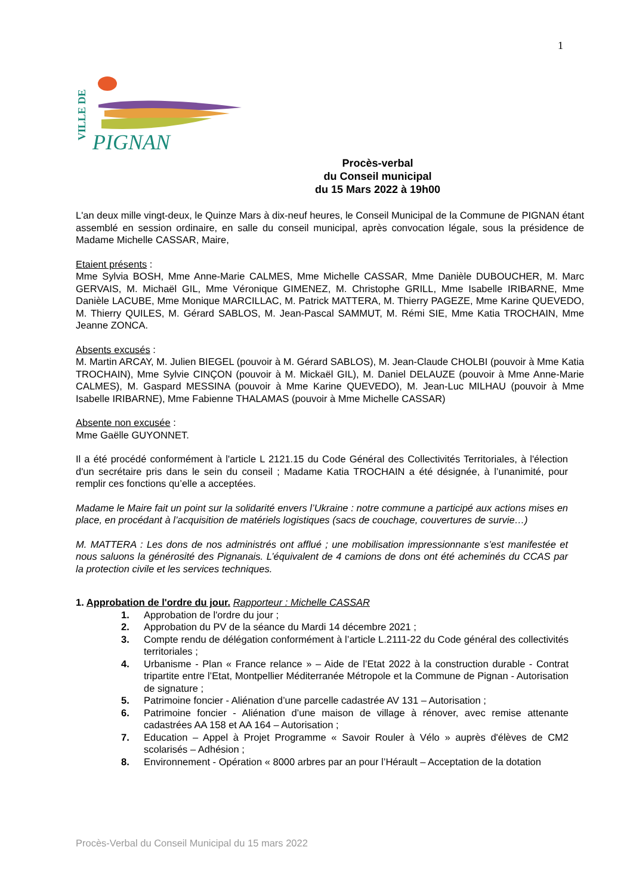1
VILLE DE
PIGNAN
Procès-verbal
du Conseil municipal
du 15 Mars 2022 à 19h00
L'an deux mille vingt-deux, le Quinze Mars à dix-neuf heures, le Conseil Municipal de la Commune de PIGNAN étant assemblé en session ordinaire, en salle du conseil municipal, après convocation légale, sous la présidence de Madame Michelle CASSAR, Maire,
Etaient présents :
Mme Sylvia BOSH, Mme Anne-Marie CALMES, Mme Michelle CASSAR, Mme Danièle DUBOUCHER, M. Marc GERVAIS, M. Michaël GIL, Mme Véronique GIMENEZ, M. Christophe GRILL, Mme Isabelle IRIBARNE, Mme Danièle LACUBE, Mme Monique MARCILLAC, M. Patrick MATTERA, M. Thierry PAGEZE, Mme Karine QUEVEDO, M. Thierry QUILES, M. Gérard SABLOS, M. Jean-Pascal SAMMUT, M. Rémi SIE, Mme Katia TROCHAIN, Mme Jeanne ZONCA.
Absents excusés :
M. Martin ARCAY, M. Julien BIEGEL (pouvoir à M. Gérard SABLOS), M. Jean-Claude CHOLBI (pouvoir à Mme Katia TROCHAIN), Mme Sylvie CINÇON (pouvoir à M. Mickaël GIL), M. Daniel DELAUZE (pouvoir à Mme Anne-Marie CALMES), M. Gaspard MESSINA (pouvoir à Mme Karine QUEVEDO), M. Jean-Luc MILHAU (pouvoir à Mme Isabelle IRIBARNE), Mme Fabienne THALAMAS (pouvoir à Mme Michelle CASSAR)
Absente non excusée :
Mme Gaëlle GUYONNET.
Il a été procédé conformément à l'article L 2121.15 du Code Général des Collectivités Territoriales, à l'élection d'un secrétaire pris dans le sein du conseil ; Madame Katia TROCHAIN a été désignée, à l’unanimité, pour remplir ces fonctions qu’elle a acceptées.
Madame le Maire fait un point sur la solidarité envers l’Ukraine : notre commune a participé aux actions mises en place, en procédant à l’acquisition de matériels logistiques (sacs de couchage, couvertures de survie…)
M. MATTERA : Les dons de nos administrés ont afflué ; une mobilisation impressionnante s’est manifestée et nous saluons la générosité des Pignanais. L’équivalent de 4 camions de dons ont été acheminés du CCAS par la protection civile et les services techniques.
1. Approbation de l'ordre du jour. Rapporteur : Michelle CASSAR
1. Approbation de l'ordre du jour ;
2. Approbation du PV de la séance du Mardi 14 décembre 2021 ;
3. Compte rendu de délégation conformément à l’article L.2111-22 du Code général des collectivités territoriales ;
4. Urbanisme - Plan « France relance » – Aide de l’Etat 2022 à la construction durable - Contrat tripartite entre l’Etat, Montpellier Méditerranée Métropole et la Commune de Pignan - Autorisation de signature ;
5. Patrimoine foncier - Aliénation d’une parcelle cadastrée AV 131 – Autorisation ;
6. Patrimoine foncier - Aliénation d’une maison de village à rénover, avec remise attenante cadastrées AA 158 et AA 164 – Autorisation ;
7. Education – Appel à Projet Programme « Savoir Rouler à Vélo » auprès d'élèves de CM2 scolarisés – Adhésion ;
8. Environnement - Opération « 8000 arbres par an pour l’Hérault – Acceptation de la dotation
Procès-Verbal du Conseil Municipal du 15 mars 2022